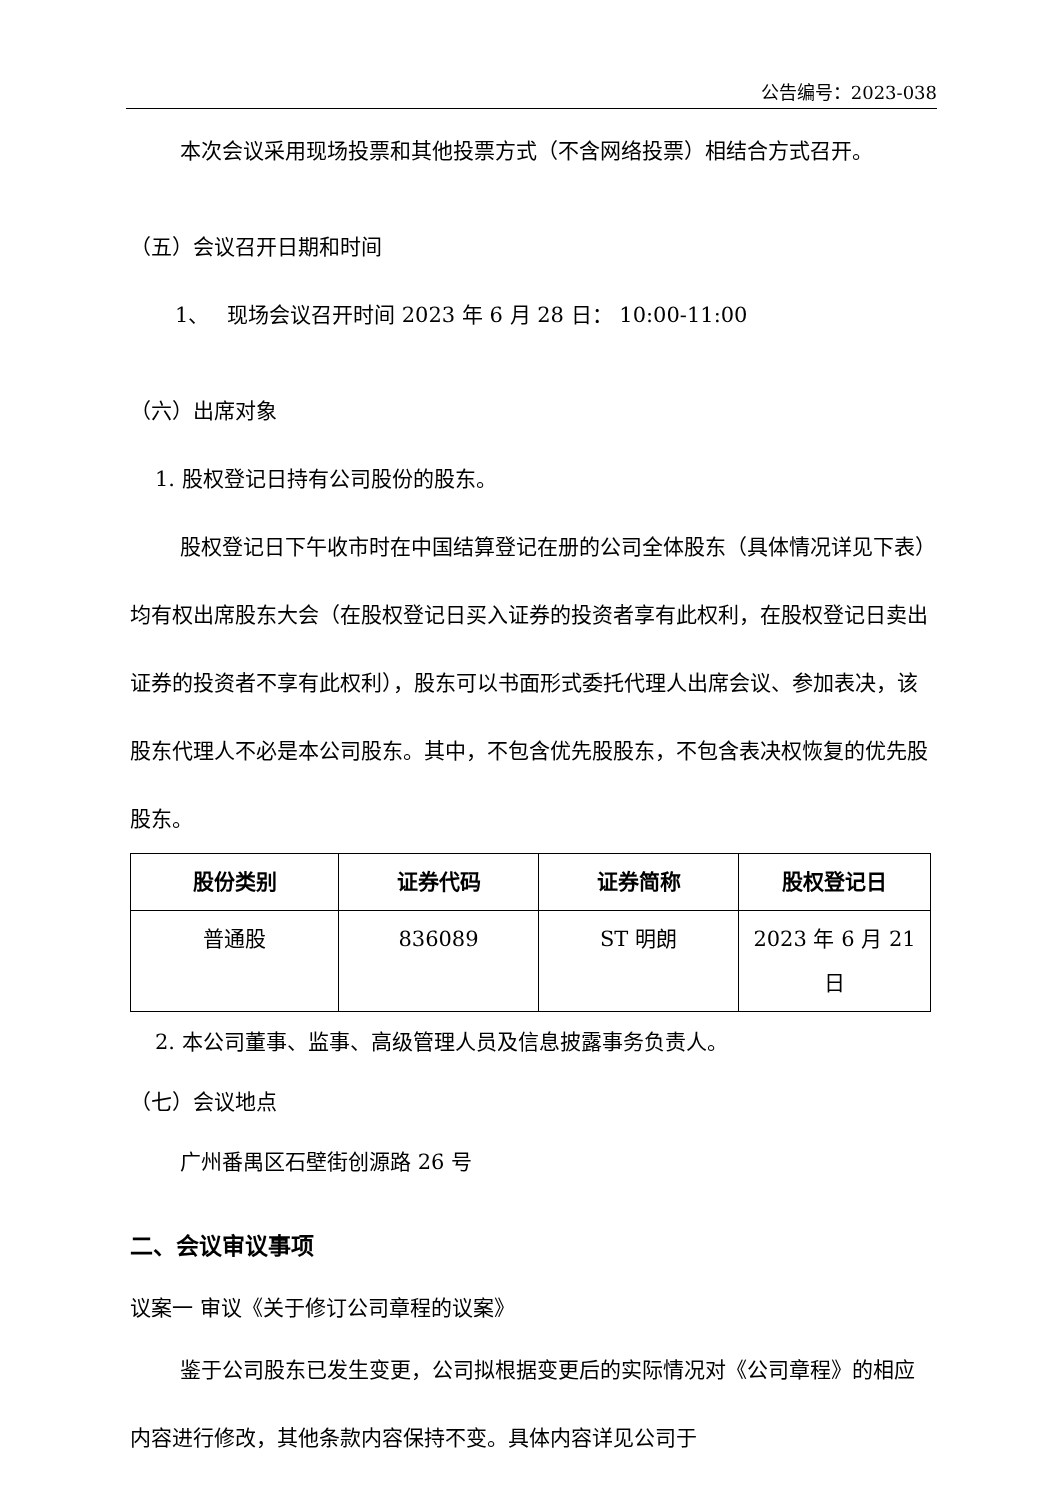公告编号：2023-038
本次会议采用现场投票和其他投票方式（不含网络投票）相结合方式召开。
（五）会议召开日期和时间
1、　 现场会议召开时间 2023 年 6 月 28 日： 10:00-11:00
（六）出席对象
1. 股权登记日持有公司股份的股东。
股权登记日下午收市时在中国结算登记在册的公司全体股东（具体情况详见下表）均有权出席股东大会（在股权登记日买入证券的投资者享有此权利，在股权登记日卖出证券的投资者不享有此权利），股东可以书面形式委托代理人出席会议、参加表决，该股东代理人不必是本公司股东。其中，不包含优先股股东，不包含表决权恢复的优先股股东。
| 股份类别 | 证券代码 | 证券简称 | 股权登记日 |
| --- | --- | --- | --- |
| 普通股 | 836089 | ST 明朗 | 2023 年 6 月 21 日 |
2. 本公司董事、监事、高级管理人员及信息披露事务负责人。
（七）会议地点
广州番禺区石壁街创源路 26 号
二、会议审议事项
议案一 审议《关于修订公司章程的议案》
鉴于公司股东已发生变更，公司拟根据变更后的实际情况对《公司章程》的相应内容进行修改，其他条款内容保持不变。具体内容详见公司于